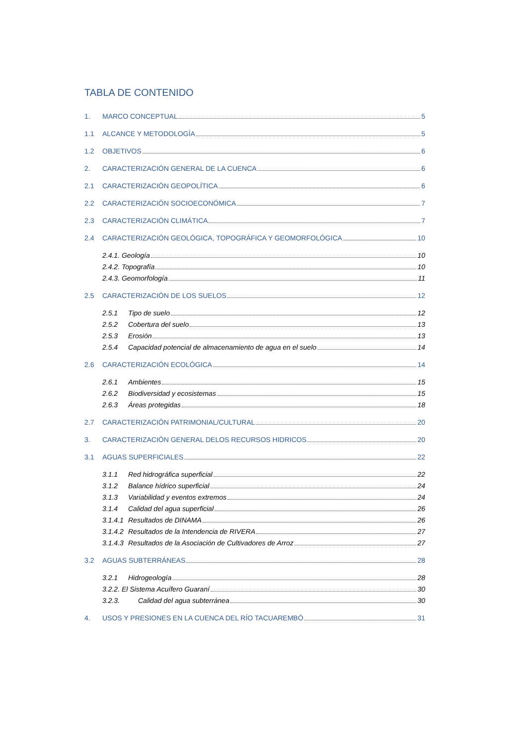TABLA DE CONTENIDO
1. MARCO CONCEPTUAL 5
1.1 ALCANCE Y METODOLOGÍA 5
1.2 OBJETIVOS 6
2. CARACTERIZACIÓN GENERAL DE LA CUENCA 6
2.1 CARACTERIZACIÓN GEOPOLÍTICA 6
2.2 CARACTERIZACIÓN SOCIOECONÓMICA 7
2.3 CARACTERIZACIÓN CLIMÁTICA 7
2.4 CARACTERIZACIÓN GEOLÓGICA, TOPOGRÁFICA Y GEOMORFOLÓGICA 10
2.4.1. Geología 10
2.4.2. Topografía 10
2.4.3. Geomorfología 11
2.5 CARACTERIZACIÓN DE LOS SUELOS 12
2.5.1 Tipo de suelo 12
2.5.2 Cobertura del suelo 13
2.5.3 Erosión 13
2.5.4 Capacidad potencial de almacenamiento de agua en el suelo 14
2.6 CARACTERIZACIÓN ECOLÓGICA 14
2.6.1 Ambientes 15
2.6.2 Biodiversidad y ecosistemas 15
2.6.3 Áreas protegidas 18
2.7 CARACTERIZACIÓN PATRIMONIAL/CULTURAL 20
3. CARACTERIZACIÓN GENERAL DELOS RECURSOS HIDRICOS 20
3.1 AGUAS SUPERFICIALES 22
3.1.1 Red hidrográfica superficial 22
3.1.2 Balance hídrico superficial 24
3.1.3 Variabilidad y eventos extremos 24
3.1.4 Calidad del agua superficial 26
3.1.4.1 Resultados de DINAMA 26
3.1.4.2 Resultados de la Intendencia de RIVERA 27
3.1.4.3 Resultados de la Asociación de Cultivadores de Arroz 27
3.2 AGUAS SUBTERRÁNEAS 28
3.2.1 Hidrogeología 28
3.2.2. El Sistema Acuífero Guaraní 30
3.2.3. Calidad del agua subterránea 30
4. USOS Y PRESIONES EN LA CUENCA DEL RÍO TACUAREMBÓ 31